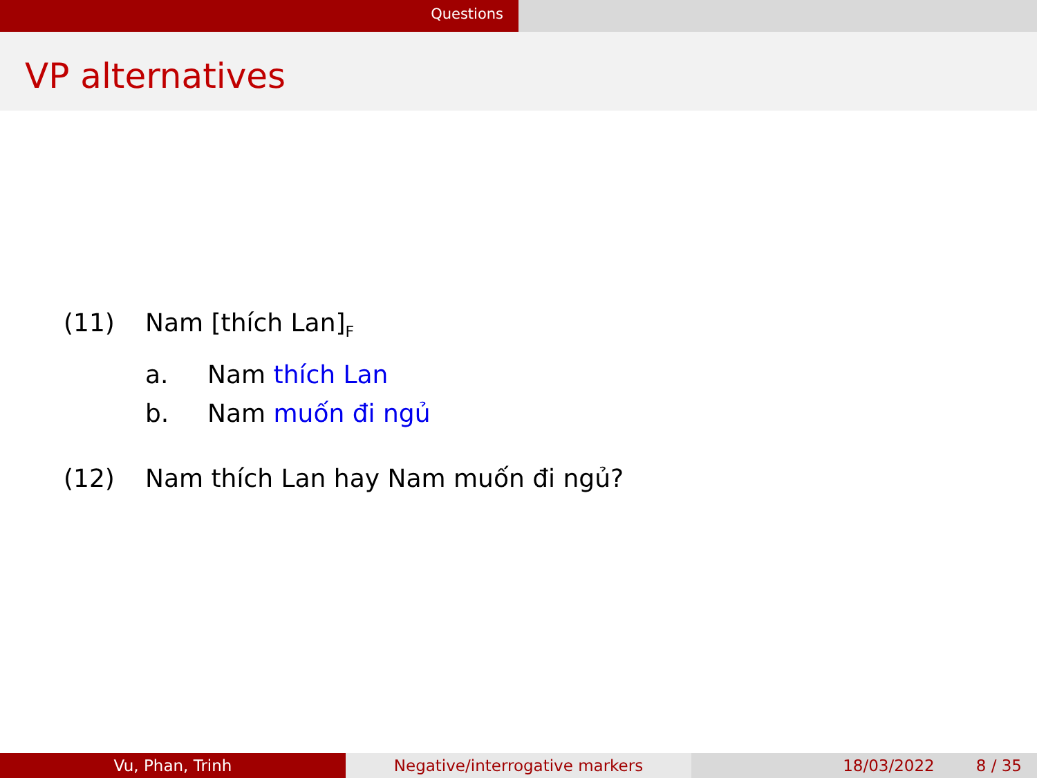Questions
VP alternatives
(11) Nam [thích Lan]<sub>F</sub>
a. Nam thích Lan
b. Nam muốn đi ngủ
(12) Nam thích Lan hay Nam muốn đi ngủ?
Vu, Phan, Trinh Negative/interrogative markers 18/03/2022 8 / 35